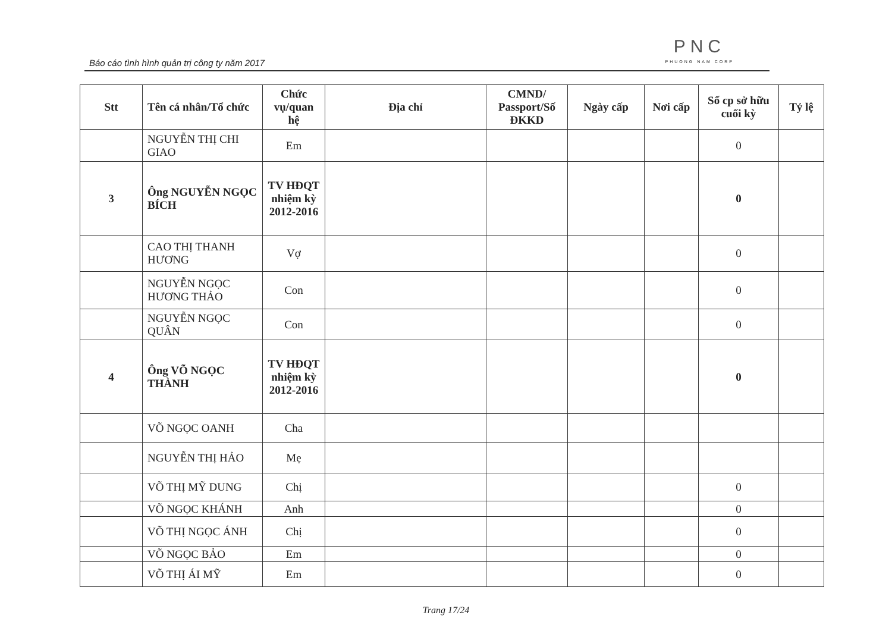Báo cáo tình hình quản trị công ty năm 2017
PNC
PHUONG NAM CORP
| Stt | Tên cá nhân/Tổ chức | Chức vụ/quan hệ | Địa chỉ | CMND/ Passport/Số ĐKKD | Ngày cấp | Nơi cấp | Số cp sở hữu cuối kỳ | Tỷ lệ |
| --- | --- | --- | --- | --- | --- | --- | --- | --- |
| | NGUYỄN THỊ CHI GIAO | Em | | | | | 0 | |
| 3 | Ông NGUYỄN NGỌC BÍCH | TV HĐQT nhiệm kỳ 2012-2016 | | | | | 0 | |
| | CAO THỊ THANH HƯƠNG | Vợ | | | | | 0 | |
| | NGUYỄN NGỌC HƯƠNG THẢO | Con | | | | | 0 | |
| | NGUYỄN NGỌC QUÂN | Con | | | | | 0 | |
| 4 | Ông VÕ NGỌC THÀNH | TV HĐQT nhiệm kỳ 2012-2016 | | | | | 0 | |
| | VÕ NGỌC OANH | Cha | | | | | | |
| | NGUYỄN THỊ HẢO | Mẹ | | | | | | |
| | VÕ THỊ MỸ DUNG | Chị | | | | | 0 | |
| | VÕ NGỌC KHÁNH | Anh | | | | | 0 | |
| | VÕ THỊ NGỌC ÁNH | Chị | | | | | 0 | |
| | VÕ NGỌC BẢO | Em | | | | | 0 | |
| | VÕ THỊ ÁI MỸ | Em | | | | | 0 | |
Trang 17/24